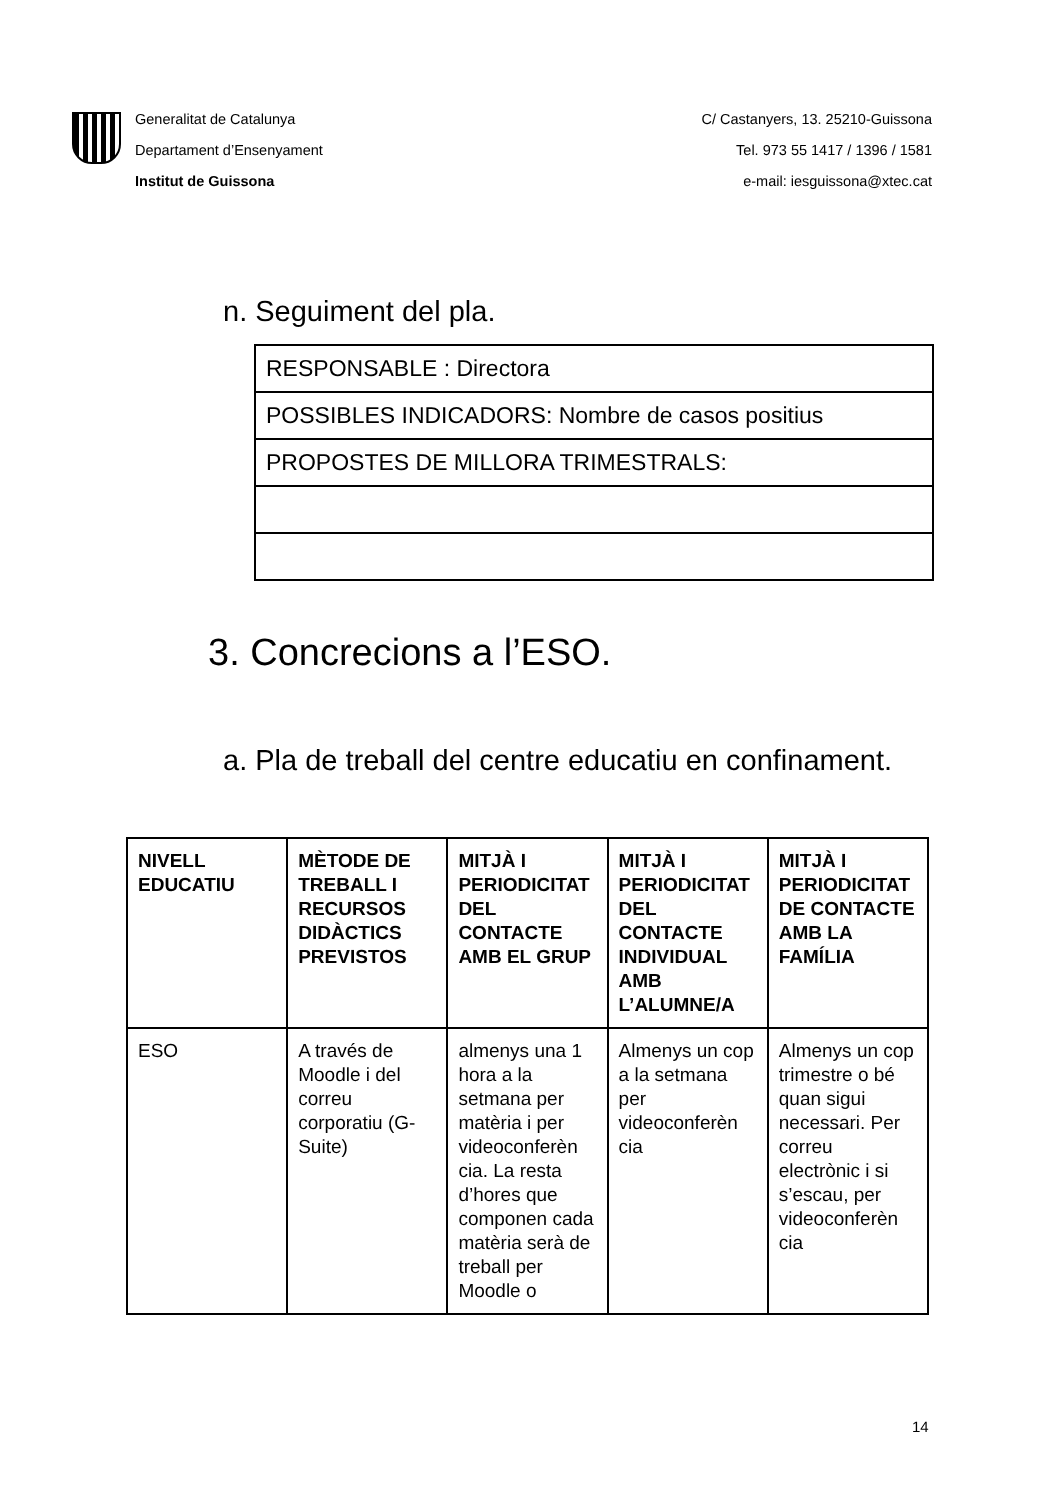Generalitat de Catalunya
Departament d’Ensenyament
Institut de Guissona
C/ Castanyers, 13. 25210-Guissona
Tel. 973 55 1417 / 1396 / 1581
e-mail: iesguissona@xtec.cat
n. Seguiment del pla.
| RESPONSABLE : Directora |
| POSSIBLES INDICADORS: Nombre de casos positius |
| PROPOSTES DE MILLORA TRIMESTRALS: |
3. Concrecions a l’ESO.
a. Pla de treball del centre educatiu en confinament.
| NIVELL EDUCATIU | MÈTODE DE TREBALL I RECURSOS DIDÀCTICS PREVISTOS | MITJÀ I PERIODICITAT DEL CONTACTE AMB EL GRUP | MITJÀ I PERIODICITAT DEL CONTACTE INDIVIDUAL AMB L’ALUMNE/A | MITJÀ I PERIODICITAT DE CONTACTE AMB LA FAMÍLIA |
| --- | --- | --- | --- | --- |
| ESO | A través de Moodle i del correu corporatiu (G-Suite) | almenys una 1 hora a la setmana per matèria i per videoconferèn cia. La resta d’hores que componen cada matèria serà de treball per Moodle o | Almenys un cop a la setmana per videoconferèn cia | Almenys un cop trimestre o bé quan sigui necessari. Per correu electrònic i si s’escau, per videoconferèn cia |
14